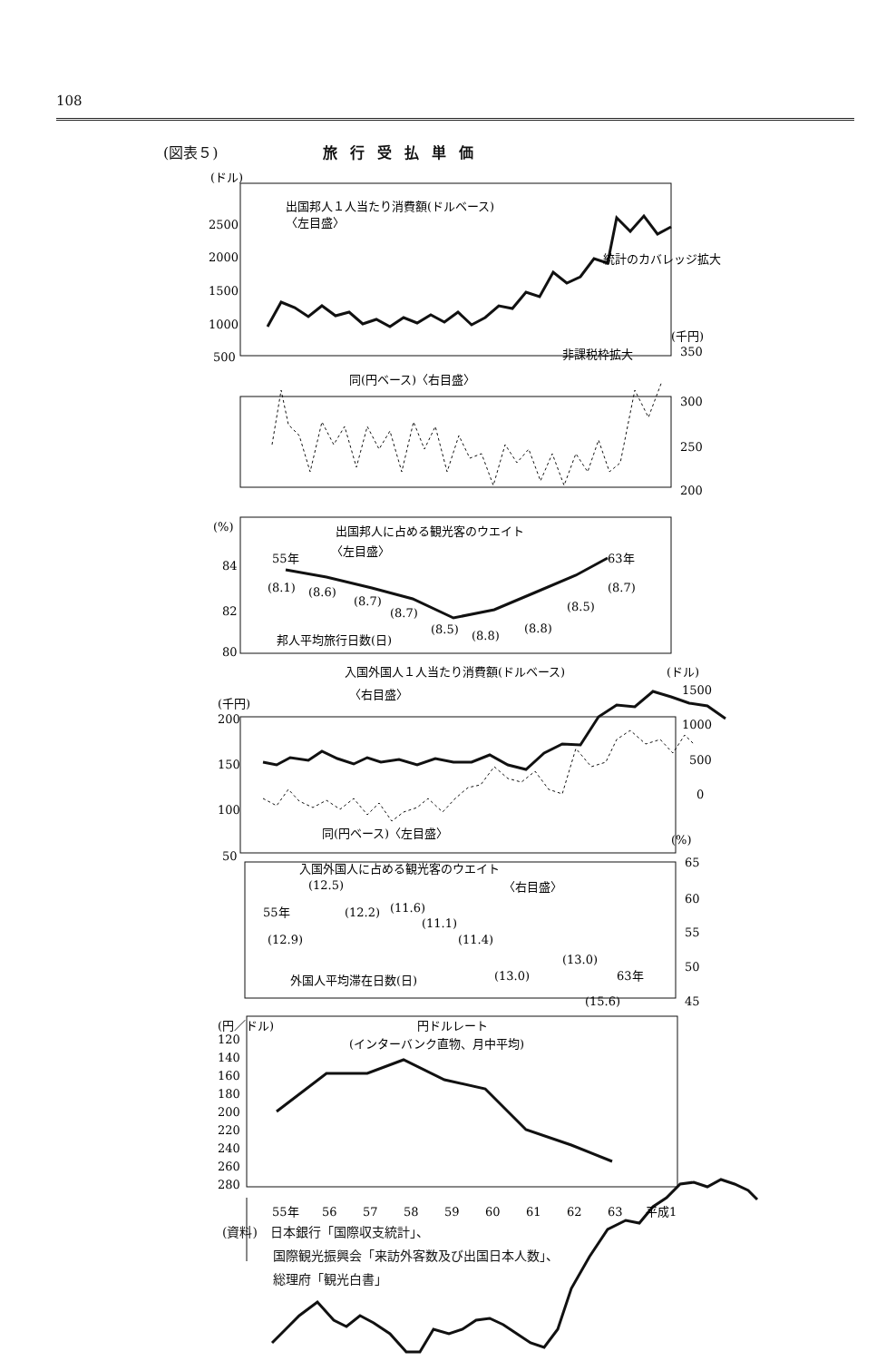108
(図表５) 旅行受払単価
(ドル)
出国邦人１人当たり消費額(ドルベース)
〈左目盛〉
2500
2000
1500
1000
500
統計のカバレッジ拡大
(千円)
同(円ベース)〈右目盛〉
非課税枠拡大
350
300
250
200
(%)
出国邦人に占める観光客のウエイト
〈左目盛〉
55年
63年
84
82
80
(8.1)
(8.6)
(8.7)
(8.7)
(8.5)
(8.8)
(8.8)
(8.5)
(8.7)
邦人平均旅行日数(日)
入国外国人１人当たり消費額(ドルベース)
(ドル)
〈右目盛〉
(千円)
200
150
100
50
1500
1000
500
0
同(円ベース)〈左目盛〉
(%)
65
60
55
50
45
入国外国人に占める観光客のウエイト
(12.5)
〈右目盛〉
55年
(12.2)
(11.6)
(11.1)
(11.4)
(12.9)
(13.0)
外国人平均滞在日数(日)
(13.0)
63年
(15.6)
(円／ドル)
円ドルレート
(インターバンク直物、月中平均)
120
140
160
180
200
220
240
260
280
55年
56
57
58
59
60
61
62
63
平成1
(資料)　日本銀行「国際収支統計」、
　　　　国際観光振興会「来訪外客数及び出国日本人数」、
　　　　総理府「観光白書」